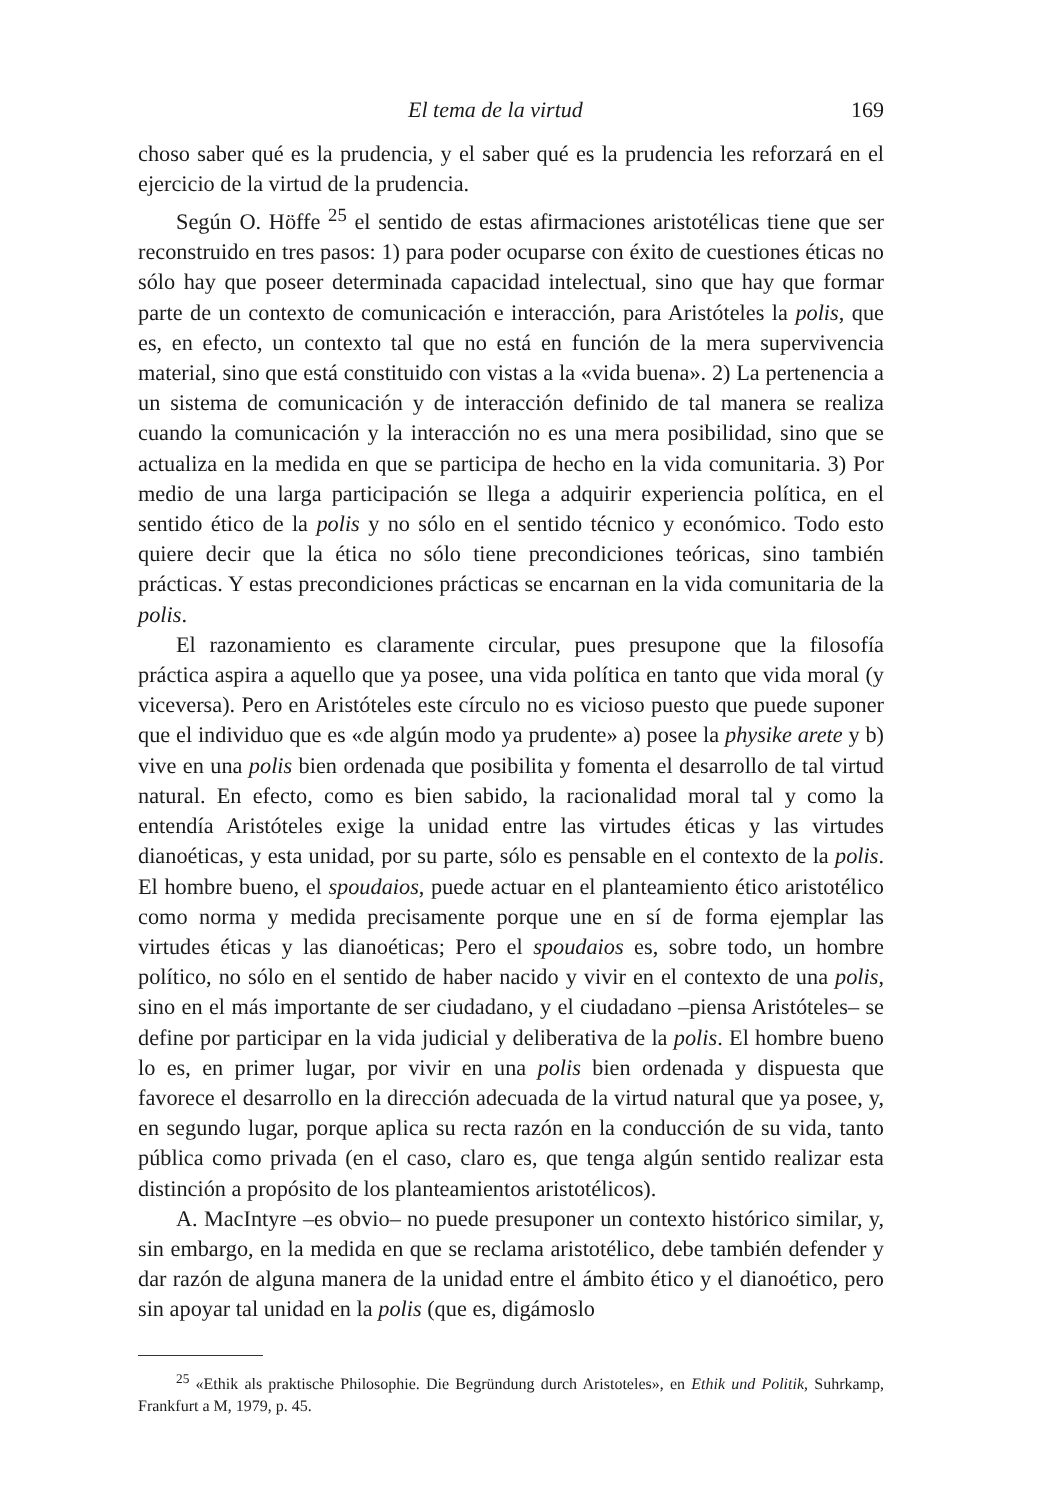El tema de la virtud 169
choso saber qué es la prudencia, y el saber qué es la prudencia les reforzará en el ejercicio de la virtud de la prudencia.
Según O. Höffe <sup>25</sup> el sentido de estas afirmaciones aristotélicas tiene que ser reconstruido en tres pasos: 1) para poder ocuparse con éxito de cuestiones éticas no sólo hay que poseer determinada capacidad intelectual, sino que hay que formar parte de un contexto de comunicación e interacción, para Aristóteles la polis, que es, en efecto, un contexto tal que no está en función de la mera supervivencia material, sino que está constituido con vistas a la «vida buena». 2) La pertenencia a un sistema de comunicación y de interacción definido de tal manera se realiza cuando la comunicación y la interacción no es una mera posibilidad, sino que se actualiza en la medida en que se participa de hecho en la vida comunitaria. 3) Por medio de una larga participación se llega a adquirir experiencia política, en el sentido ético de la polis y no sólo en el sentido técnico y económico. Todo esto quiere decir que la ética no sólo tiene precondiciones teóricas, sino también prácticas. Y estas precondiciones prácticas se encarnan en la vida comunitaria de la polis.
El razonamiento es claramente circular, pues presupone que la filosofía práctica aspira a aquello que ya posee, una vida política en tanto que vida moral (y viceversa). Pero en Aristóteles este círculo no es vicioso puesto que puede suponer que el individuo que es «de algún modo ya prudente» a) posee la physike arete y b) vive en una polis bien ordenada que posibilita y fomenta el desarrollo de tal virtud natural. En efecto, como es bien sabido, la racionalidad moral tal y como la entendía Aristóteles exige la unidad entre las virtudes éticas y las virtudes dianoéticas, y esta unidad, por su parte, sólo es pensable en el contexto de la polis. El hombre bueno, el spoudaios, puede actuar en el planteamiento ético aristotélico como norma y medida precisamente porque une en sí de forma ejemplar las virtudes éticas y las dianoéticas; Pero el spoudaios es, sobre todo, un hombre político, no sólo en el sentido de haber nacido y vivir en el contexto de una polis, sino en el más importante de ser ciudadano, y el ciudadano –piensa Aristóteles– se define por participar en la vida judicial y deliberativa de la polis. El hombre bueno lo es, en primer lugar, por vivir en una polis bien ordenada y dispuesta que favorece el desarrollo en la dirección adecuada de la virtud natural que ya posee, y, en segundo lugar, porque aplica su recta razón en la conducción de su vida, tanto pública como privada (en el caso, claro es, que tenga algún sentido realizar esta distinción a propósito de los planteamientos aristotélicos).
A. MacIntyre –es obvio– no puede presuponer un contexto histórico similar, y, sin embargo, en la medida en que se reclama aristotélico, debe también defender y dar razón de alguna manera de la unidad entre el ámbito ético y el dianoético, pero sin apoyar tal unidad en la polis (que es, digámoslo
<sup>25</sup> «Ethik als praktische Philosophie. Die Begründung durch Aristoteles», en Ethik und Politik, Suhrkamp, Frankfurt a M, 1979, p. 45.